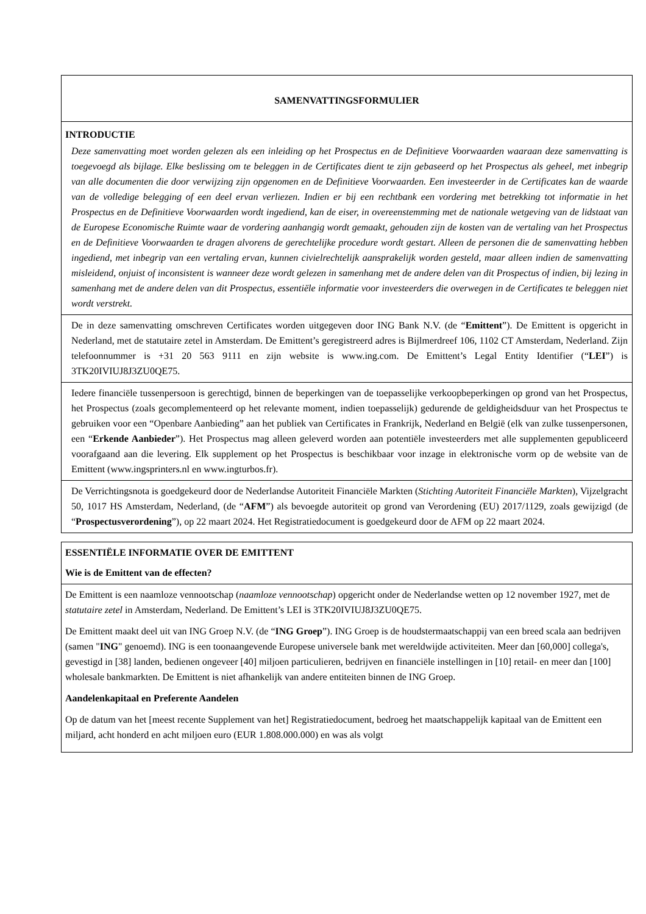| SAMENVATTINGSFORMULIER |
| INTRODUCTIE Deze samenvatting moet worden gelezen als een inleiding op het Prospectus en de Definitieve Voorwaarden waaraan deze samenvatting is toegevoegd als bijlage. Elke beslissing om te beleggen in de Certificates dient te zijn gebaseerd op het Prospectus als geheel, met inbegrip van alle documenten die door verwijzing zijn opgenomen en de Definitieve Voorwaarden. Een investeerder in de Certificates kan de waarde van de volledige belegging of een deel ervan verliezen. Indien er bij een rechtbank een vordering met betrekking tot informatie in het Prospectus en de Definitieve Voorwaarden wordt ingediend, kan de eiser, in overeenstemming met de nationale wetgeving van de lidstaat van de Europese Economische Ruimte waar de vordering aanhangig wordt gemaakt, gehouden zijn de kosten van de vertaling van het Prospectus en de Definitieve Voorwaarden te dragen alvorens de gerechtelijke procedure wordt gestart. Alleen de personen die de samenvatting hebben ingediend, met inbegrip van een vertaling ervan, kunnen civielrechtelijk aansprakelijk worden gesteld, maar alleen indien de samenvatting misleidend, onjuist of inconsistent is wanneer deze wordt gelezen in samenhang met de andere delen van dit Prospectus of indien, bij lezing in samenhang met de andere delen van dit Prospectus, essentiële informatie voor investeerders die overwegen in de Certificates te beleggen niet wordt verstrekt. |
| De in deze samenvatting omschreven Certificates worden uitgegeven door ING Bank N.V. (de “ Emittent ”). De Emittent is opgericht in Nederland, met de statutaire zetel in Amsterdam. De Emittent’s geregistreerd adres is Bijlmerdreef 106, 1102 CT Amsterdam, Nederland. Zijn telefoonnummer is +31 20 563 9111 en zijn website is www.ing.com. De Emittent’s Legal Entity Identifier (“ LEI ”) is 3TK20IVIUJ8J3ZU0QE75. |
| Iedere financiële tussenpersoon is gerechtigd, binnen de beperkingen van de toepasselijke verkoopbeperkingen op grond van het Prospectus, het Prospectus (zoals gecomplementeerd op het relevante moment, indien toepasselijk) gedurende de geldigheidsduur van het Prospectus te gebruiken voor een “Openbare Aanbieding” aan het publiek van Certificates in Frankrijk, Nederland en België (elk van zulke tussenpersonen, een “ Erkende Aanbieder ”). Het Prospectus mag alleen geleverd worden aan potentiële investeerders met alle supplementen gepubliceerd voorafgaand aan die levering. Elk supplement op het Prospectus is beschikbaar voor inzage in elektronische vorm op de website van de Emittent (www.ingsprinters.nl en www.ingturbos.fr). |
| De Verrichtingsnota is goedgekeurd door de Nederlandse Autoriteit Financiële Markten ( Stichting Autoriteit Financiële Markten ), Vijzelgracht 50, 1017 HS Amsterdam, Nederland, (de “ AFM ”) als bevoegde autoriteit op grond van Verordening (EU) 2017/1129, zoals gewijzigd (de “ Prospectusverordening ”), op 22 maart 2024. Het Registratiedocument is goedgekeurd door de AFM op 22 maart 2024. |
| ESSENTIËLE INFORMATIE OVER DE EMITTENT Wie is de Emittent van de effecten? |
| De Emittent is een naamloze vennootschap ( naamloze vennootschap ) opgericht onder de Nederlandse wetten op 12 november 1927, met de statutaire zetel in Amsterdam, Nederland. De Emittent’s LEI is 3TK20IVIUJ8J3ZU0QE75. De Emittent maakt deel uit van ING Groep N.V. (de “ ING Groep ”). ING Groep is de houdstermaatschappij van een breed scala aan bedrijven (samen " ING " genoemd). ING is een toonaangevende Europese universele bank met wereldwijde activiteiten. Meer dan [60,000] collega's, gevestigd in [38] landen, bedienen ongeveer [40] miljoen particulieren, bedrijven en financiële instellingen in [10] retail- en meer dan [100] wholesale bankmarkten. De Emittent is niet afhankelijk van andere entiteiten binnen de ING Groep. Aandelenkapitaal en Preferente Aandelen Op de datum van het [meest recente Supplement van het] Registratiedocument, bedroeg het maatschappelijk kapitaal van de Emittent een miljard, acht honderd en acht miljoen euro (EUR 1.808.000.000) en was als volgt |